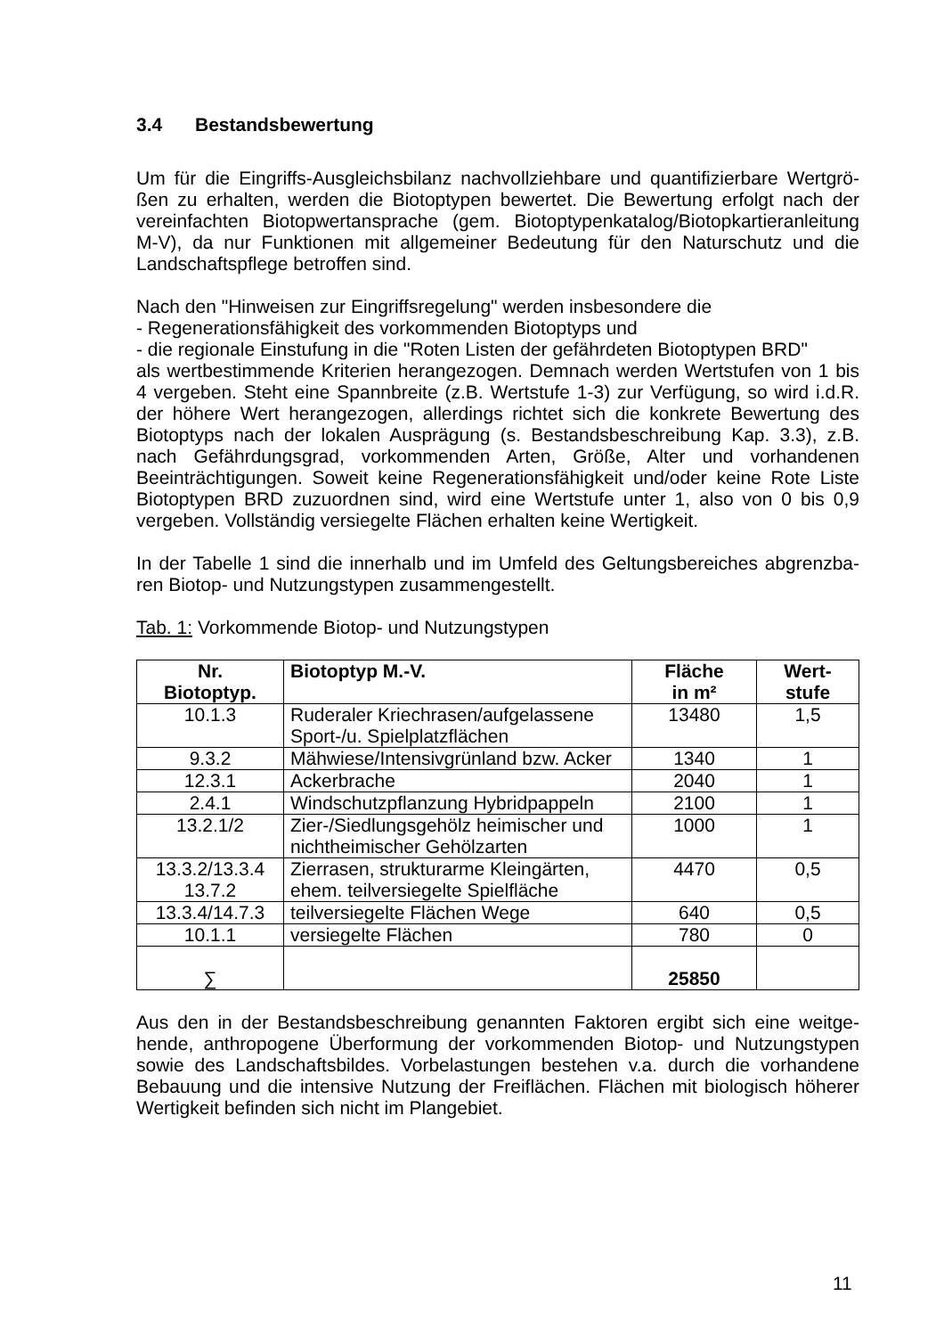3.4 Bestandsbewertung
Um für die Eingriffs-Ausgleichsbilanz nachvollziehbare und quantifizierbare Wertgrö-ßen zu erhalten, werden die Biotoptypen bewertet. Die Bewertung erfolgt nach der vereinfachten Biotopwertansprache (gem. Biotoptypenkatalog/Biotopkartieranleitung M-V), da nur Funktionen mit allgemeiner Bedeutung für den Naturschutz und die Landschaftspflege betroffen sind.
Nach den "Hinweisen zur Eingriffsregelung" werden insbesondere die
- Regenerationsfähigkeit des vorkommenden Biotoptyps und
- die regionale Einstufung in die "Roten Listen der gefährdeten Biotoptypen BRD"
als wertbestimmende Kriterien herangezogen. Demnach werden Wertstufen von 1 bis 4 vergeben. Steht eine Spannbreite (z.B. Wertstufe 1-3) zur Verfügung, so wird i.d.R. der höhere Wert herangezogen, allerdings richtet sich die konkrete Bewertung des Biotoptyps nach der lokalen Ausprägung (s. Bestandsbeschreibung Kap. 3.3), z.B. nach Gefährdungsgrad, vorkommenden Arten, Größe, Alter und vorhandenen Beeinträchtigungen. Soweit keine Regenerationsfähigkeit und/oder keine Rote Liste Biotoptypen BRD zuzuordnen sind, wird eine Wertstufe unter 1, also von 0 bis 0,9 vergeben. Vollständig versiegelte Flächen erhalten keine Wertigkeit.
In der Tabelle 1 sind die innerhalb und im Umfeld des Geltungsbereiches abgrenzba-ren Biotop- und Nutzungstypen zusammengestellt.
Tab. 1: Vorkommende Biotop- und Nutzungstypen
| Nr. Biotoptyp. | Biotoptyp M.-V. | Fläche in m² | Wert- stufe |
| --- | --- | --- | --- |
| 10.1.3 | Ruderaler Kriechrasen/aufgelassene Sport-/u. Spielplatzflächen | 13480 | 1,5 |
| 9.3.2 | Mähwiese/Intensivgrünland bzw. Acker | 1340 | 1 |
| 12.3.1 | Ackerbrache | 2040 | 1 |
| 2.4.1 | Windschutzpflanzung Hybridpappeln | 2100 | 1 |
| 13.2.1/2 | Zier-/Siedlungsgehölz heimischer und nichtheimischer Gehölzarten | 1000 | 1 |
| 13.3.2/13.3.4 13.7.2 | Zierrasen, strukturarme Kleingärten, ehem. teilversiegelte Spielfläche | 4470 | 0,5 |
| 13.3.4/14.7.3 | teilversiegelte Flächen Wege | 640 | 0,5 |
| 10.1.1 | versiegelte Flächen | 780 | 0 |
| ∑ | | 25850 | |
Aus den in der Bestandsbeschreibung genannten Faktoren ergibt sich eine weitge-hende, anthropogene Überformung der vorkommenden Biotop- und Nutzungstypen sowie des Landschaftsbildes. Vorbelastungen bestehen v.a. durch die vorhandene Bebauung und die intensive Nutzung der Freiflächen. Flächen mit biologisch höherer Wertigkeit befinden sich nicht im Plangebiet.
11